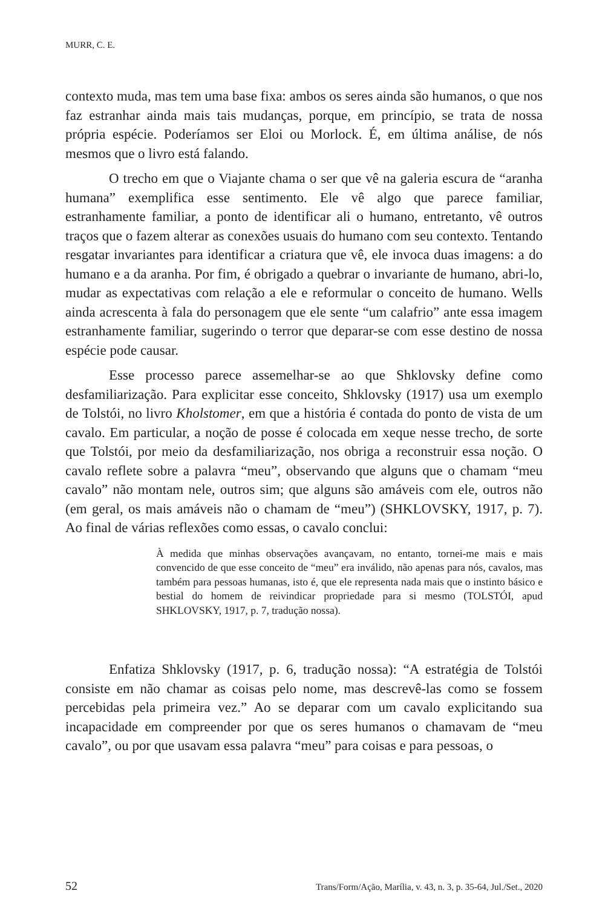MURR, C. E.
contexto muda, mas tem uma base fixa: ambos os seres ainda são humanos, o que nos faz estranhar ainda mais tais mudanças, porque, em princípio, se trata de nossa própria espécie. Poderíamos ser Eloi ou Morlock. É, em última análise, de nós mesmos que o livro está falando.
O trecho em que o Viajante chama o ser que vê na galeria escura de “aranha humana” exemplifica esse sentimento. Ele vê algo que parece familiar, estranhamente familiar, a ponto de identificar ali o humano, entretanto, vê outros traços que o fazem alterar as conexões usuais do humano com seu contexto. Tentando resgatar invariantes para identificar a criatura que vê, ele invoca duas imagens: a do humano e a da aranha. Por fim, é obrigado a quebrar o invariante de humano, abri-lo, mudar as expectativas com relação a ele e reformular o conceito de humano. Wells ainda acrescenta à fala do personagem que ele sente “um calafrio” ante essa imagem estranhamente familiar, sugerindo o terror que deparar-se com esse destino de nossa espécie pode causar.
Esse processo parece assemelhar-se ao que Shklovsky define como desfamiliarização. Para explicitar esse conceito, Shklovsky (1917) usa um exemplo de Tolstói, no livro Kholstomer, em que a história é contada do ponto de vista de um cavalo. Em particular, a noção de posse é colocada em xeque nesse trecho, de sorte que Tolstói, por meio da desfamiliarização, nos obriga a reconstruir essa noção. O cavalo reflete sobre a palavra “meu”, observando que alguns que o chamam “meu cavalo” não montam nele, outros sim; que alguns são amáveis com ele, outros não (em geral, os mais amáveis não o chamam de “meu”) (SHKLOVSKY, 1917, p. 7). Ao final de várias reflexões como essas, o cavalo conclui:
À medida que minhas observações avançavam, no entanto, tornei-me mais e mais convencido de que esse conceito de “meu” era inválido, não apenas para nós, cavalos, mas também para pessoas humanas, isto é, que ele representa nada mais que o instinto básico e bestial do homem de reivindicar propriedade para si mesmo (TOLSTÓI, apud SHKLOVSKY, 1917, p. 7, tradução nossa).
Enfatiza Shklovsky (1917, p. 6, tradução nossa): “A estratégia de Tolstói consiste em não chamar as coisas pelo nome, mas descrevê-las como se fossem percebidas pela primeira vez.” Ao se deparar com um cavalo explicitando sua incapacidade em compreender por que os seres humanos o chamavam de “meu cavalo”, ou por que usavam essa palavra “meu” para coisas e para pessoas, o
52 Trans/Form/Ação, Marília, v. 43, n. 3, p. 35-64, Jul./Set., 2020